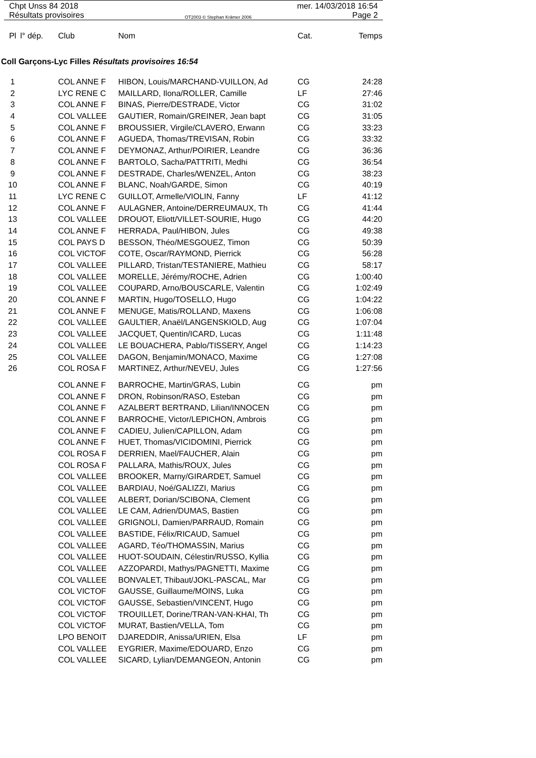Chpt Unss 84 2018 mer. 14/03/2018 16:54
Résultats provisoires OT2003 © Stephan Krämer 2006 Page 2
| Pl | l° dép. | Club | Nom | Cat. | Temps |
| --- | --- | --- | --- | --- | --- |
Coll Garçons-Lyc Filles Résultats provisoires 16:54
| 1 | | COL ANNE F | HIBON, Louis/MARCHAND-VUILLON, Ad | CG | 24:28 |
| 2 | | LYC RENE C | MAILLARD, Ilona/ROLLER, Camille | LF | 27:46 |
| 3 | | COL ANNE F | BINAS, Pierre/DESTRADE, Victor | CG | 31:02 |
| 4 | | COL VALLEE | GAUTIER, Romain/GREINER, Jean bapt | CG | 31:05 |
| 5 | | COL ANNE F | BROUSSIER, Virgile/CLAVERO, Erwann | CG | 33:23 |
| 6 | | COL ANNE F | AGUEDA, Thomas/TREVISAN, Robin | CG | 33:32 |
| 7 | | COL ANNE F | DEYMONAZ, Arthur/POIRIER, Leandre | CG | 36:36 |
| 8 | | COL ANNE F | BARTOLO, Sacha/PATTRITI, Medhi | CG | 36:54 |
| 9 | | COL ANNE F | DESTRADE, Charles/WENZEL, Anton | CG | 38:23 |
| 10 | | COL ANNE F | BLANC, Noah/GARDE, Simon | CG | 40:19 |
| 11 | | LYC RENE C | GUILLOT, Armelle/VIOLIN, Fanny | LF | 41:12 |
| 12 | | COL ANNE F | AULAGNER, Antoine/DERREUMAUX, Th | CG | 41:44 |
| 13 | | COL VALLEE | DROUOT, Eliott/VILLET-SOURIE, Hugo | CG | 44:20 |
| 14 | | COL ANNE F | HERRADA, Paul/HIBON, Jules | CG | 49:38 |
| 15 | | COL PAYS D | BESSON, Théo/MESGOUEZ, Timon | CG | 50:39 |
| 16 | | COL VICTOF | COTE, Oscar/RAYMOND, Pierrick | CG | 56:28 |
| 17 | | COL VALLEE | PILLARD, Tristan/TESTANIERE, Mathieu | CG | 58:17 |
| 18 | | COL VALLEE | MORELLE, Jérémy/ROCHE, Adrien | CG | 1:00:40 |
| 19 | | COL VALLEE | COUPARD, Arno/BOUSCARLE, Valentin | CG | 1:02:49 |
| 20 | | COL ANNE F | MARTIN, Hugo/TOSELLO, Hugo | CG | 1:04:22 |
| 21 | | COL ANNE F | MENUGE, Matis/ROLLAND, Maxens | CG | 1:06:08 |
| 22 | | COL VALLEE | GAULTIER, Anaël/LANGENSKIOLD, Aug | CG | 1:07:04 |
| 23 | | COL VALLEE | JACQUET, Quentin/ICARD, Lucas | CG | 1:11:48 |
| 24 | | COL VALLEE | LE BOUACHERA, Pablo/TISSERY, Angel | CG | 1:14:23 |
| 25 | | COL VALLEE | DAGON, Benjamin/MONACO, Maxime | CG | 1:27:08 |
| 26 | | COL ROSA F | MARTINEZ, Arthur/NEVEU, Jules | CG | 1:27:56 |
| | | COL ANNE F | BARROCHE, Martin/GRAS, Lubin | CG | pm |
| | | COL ANNE F | DRON, Robinson/RASO, Esteban | CG | pm |
| | | COL ANNE F | AZALBERT BERTRAND, Lilian/INNOCEN | CG | pm |
| | | COL ANNE F | BARROCHE, Victor/LEPICHON, Ambrois | CG | pm |
| | | COL ANNE F | CADIEU, Julien/CAPILLON, Adam | CG | pm |
| | | COL ANNE F | HUET, Thomas/VICIDOMINI, Pierrick | CG | pm |
| | | COL ROSA F | DERRIEN, Mael/FAUCHER, Alain | CG | pm |
| | | COL ROSA F | PALLARA, Mathis/ROUX, Jules | CG | pm |
| | | COL VALLEE | BROOKER, Marny/GIRARDET, Samuel | CG | pm |
| | | COL VALLEE | BARDIAU, Noé/GALIZZI, Marius | CG | pm |
| | | COL VALLEE | ALBERT, Dorian/SCIBONA, Clement | CG | pm |
| | | COL VALLEE | LE CAM, Adrien/DUMAS, Bastien | CG | pm |
| | | COL VALLEE | GRIGNOLI, Damien/PARRAUD, Romain | CG | pm |
| | | COL VALLEE | BASTIDE, Félix/RICAUD, Samuel | CG | pm |
| | | COL VALLEE | AGARD, Téo/THOMASSIN, Marius | CG | pm |
| | | COL VALLEE | HUOT-SOUDAIN, Célestin/RUSSO, Kyllia | CG | pm |
| | | COL VALLEE | AZZOPARDI, Mathys/PAGNETTI, Maxime | CG | pm |
| | | COL VALLEE | BONVALET, Thibaut/JOKL-PASCAL, Mar | CG | pm |
| | | COL VICTOF | GAUSSE, Guillaume/MOINS, Luka | CG | pm |
| | | COL VICTOF | GAUSSE, Sebastien/VINCENT, Hugo | CG | pm |
| | | COL VICTOF | TROUILLET, Dorine/TRAN-VAN-KHAI, Th | CG | pm |
| | | COL VICTOF | MURAT, Bastien/VELLA, Tom | CG | pm |
| | | LPO BENOIT | DJAREDDIR, Anissa/URIEN, Elsa | LF | pm |
| | | COL VALLEE | EYGRIER, Maxime/EDOUARD, Enzo | CG | pm |
| | | COL VALLEE | SICARD, Lylian/DEMANGEON, Antonin | CG | pm |